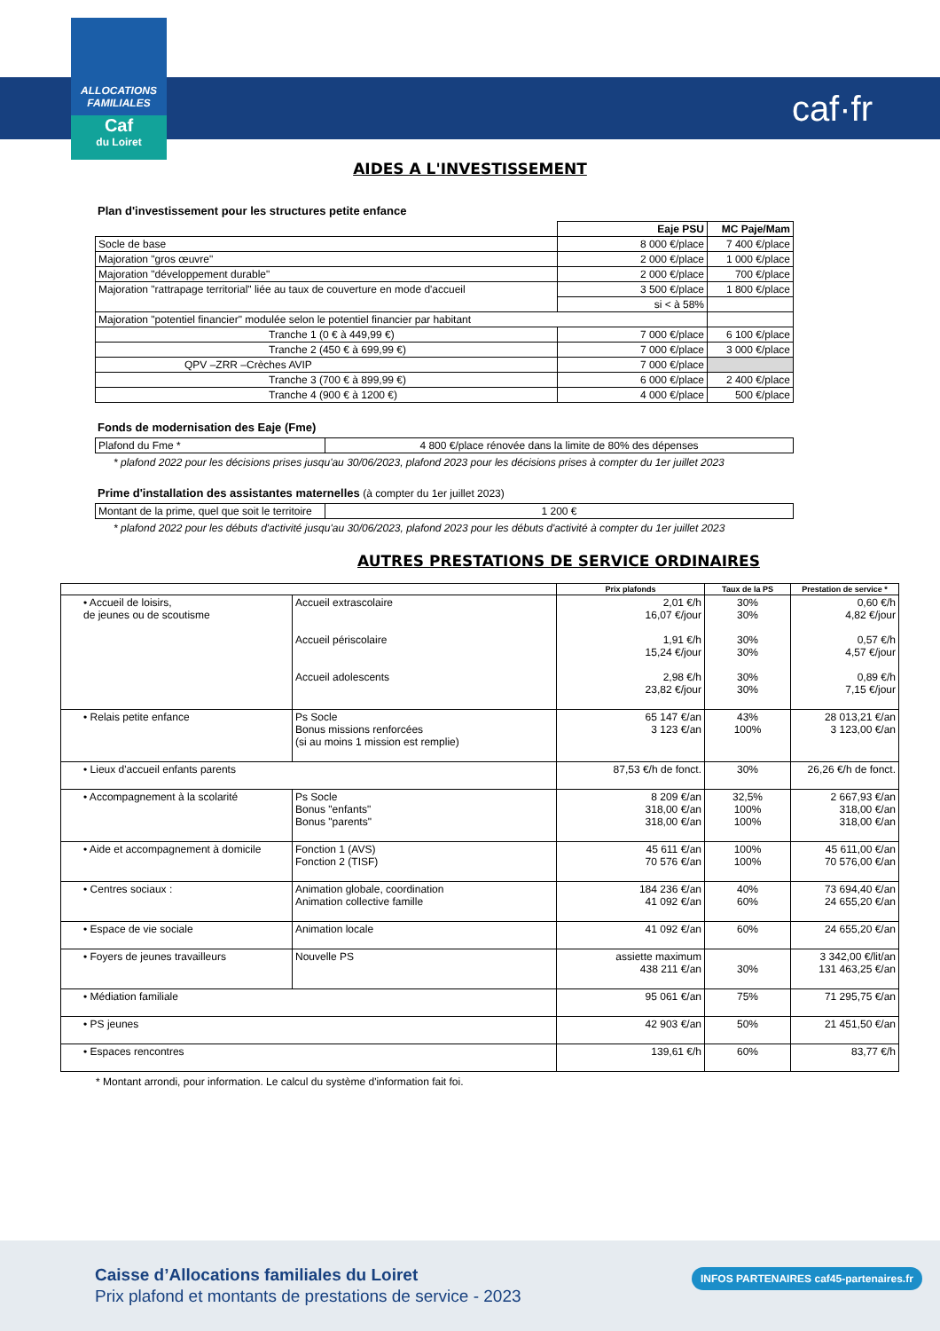ALLOCATIONS FAMILIALES
Caf
du Loiret
caf·fr
AIDES A L'INVESTISSEMENT
Plan d'investissement pour les structures petite enfance
| | Eaje PSU | MC Paje/Mam |
| --- | --- | --- |
| Socle de base | 8 000 €/place | 7 400 €/place |
| Majoration "gros œuvre" | 2 000 €/place | 1 000 €/place |
| Majoration "développement durable" | 2 000 €/place | 700 €/place |
| Majoration "rattrapage territorial" liée au taux de couverture en mode d'accueil | 3 500 €/place | 1 800 €/place |
| | si < à 58% | |
| Majoration "potentiel financier" modulée selon le potentiel financier par habitant | | |
| Tranche 1 (0 € à 449,99 €) | 7 000 €/place | 6 100 €/place |
| Tranche 2 (450 € à 699,99 €) | 7 000 €/place | 3 000 €/place |
| QPV –ZRR –Crèches AVIP | 7 000 €/place | |
| Tranche 3 (700 € à 899,99 €) | 6 000 €/place | 2 400 €/place |
| Tranche 4 (900 € à 1200 €) | 4 000 €/place | 500 €/place |
Fonds de modernisation des Eaje (Fme)
| Plafond du Fme * | 4 800 €/place rénovée dans la limite de 80% des dépenses |
* plafond 2022 pour les décisions prises jusqu'au 30/06/2023, plafond 2023 pour les décisions prises à compter du 1er juillet 2023
Prime d'installation des assistantes maternelles (à compter du 1er juillet 2023)
| Montant de la prime, quel que soit le territoire | 1 200 € |
* plafond 2022 pour les débuts d'activité jusqu'au 30/06/2023, plafond 2023 pour les débuts d'activité à compter du 1er juillet 2023
AUTRES PRESTATIONS DE SERVICE ORDINAIRES
| | | Prix plafonds | Taux de la PS | Prestation de service * |
| • Accueil de loisirs, de jeunes ou de scoutisme | Accueil extrascolaire Accueil périscolaire Accueil adolescents | 2,01 €/h 16,07 €/jour 1,91 €/h 15,24 €/jour 2,98 €/h 23,82 €/jour | 30% 30% 30% 30% 30% 30% | 0,60 €/h 4,82 €/jour 0,57 €/h 4,57 €/jour 0,89 €/h 7,15 €/jour |
| • Relais petite enfance | Ps Socle Bonus missions renforcées (si au moins 1 mission est remplie) | 65 147 €/an 3 123 €/an | 43% 100% | 28 013,21 €/an 3 123,00 €/an |
| • Lieux d'accueil enfants parents | | 87,53 €/h de fonct. | 30% | 26,26 €/h de fonct. |
| • Accompagnement à la scolarité | Ps Socle Bonus "enfants" Bonus "parents" | 8 209 €/an 318,00 €/an 318,00 €/an | 32,5% 100% 100% | 2 667,93 €/an 318,00 €/an 318,00 €/an |
| • Aide et accompagnement à domicile | Fonction 1 (AVS) Fonction 2 (TISF) | 45 611 €/an 70 576 €/an | 100% 100% | 45 611,00 €/an 70 576,00 €/an |
| • Centres sociaux : | Animation globale, coordination Animation collective famille | 184 236 €/an 41 092 €/an | 40% 60% | 73 694,40 €/an 24 655,20 €/an |
| • Espace de vie sociale | Animation locale | 41 092 €/an | 60% | 24 655,20 €/an |
| • Foyers de jeunes travailleurs | Nouvelle PS | assiette maximum 438 211 €/an | 30% | 3 342,00 €/lit/an 131 463,25 €/an |
| • Médiation familiale | | 95 061 €/an | 75% | 71 295,75 €/an |
| • PS jeunes | | 42 903 €/an | 50% | 21 451,50 €/an |
| • Espaces rencontres | | 139,61 €/h | 60% | 83,77 €/h |
* Montant arrondi, pour information. Le calcul du système d'information fait foi.
Caisse d’Allocations familiales du Loiret
Prix plafond et montants de prestations de service - 2023
INFOS PARTENAIRES caf45-partenaires.fr